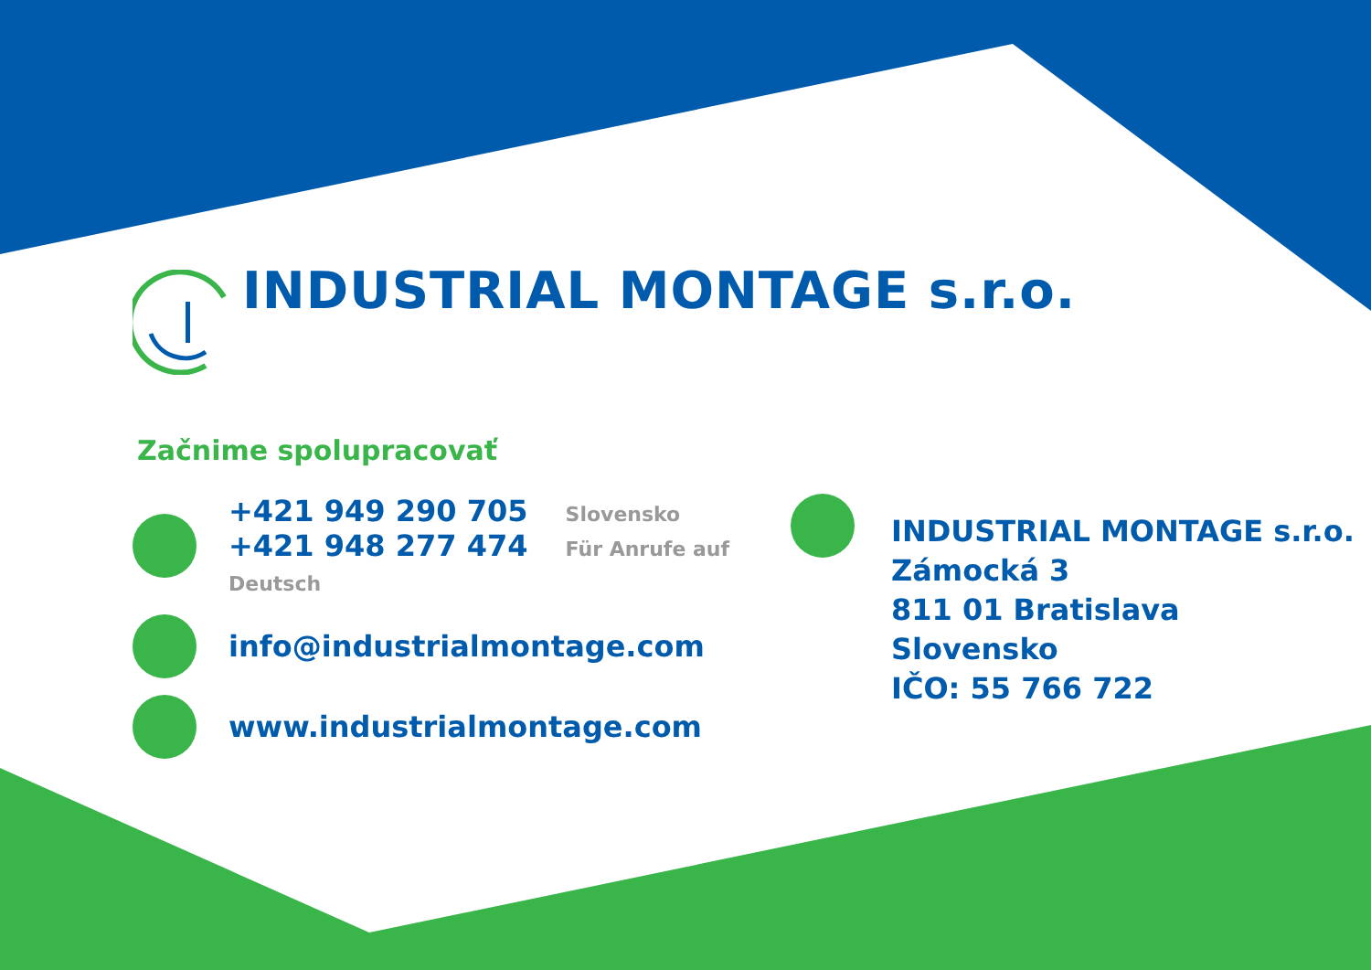INDUSTRIAL MONTAGE s.r.o.
Začnime spolupracovať
+421 949 290 705 Slovensko
+421 948 277 474 Für Anrufe auf Deutsch
info@industrialmontage.com
www.industrialmontage.com
INDUSTRIAL MONTAGE s.r.o.
Zámocká 3
811 01 Bratislava
Slovensko
IČO: 55 766 722